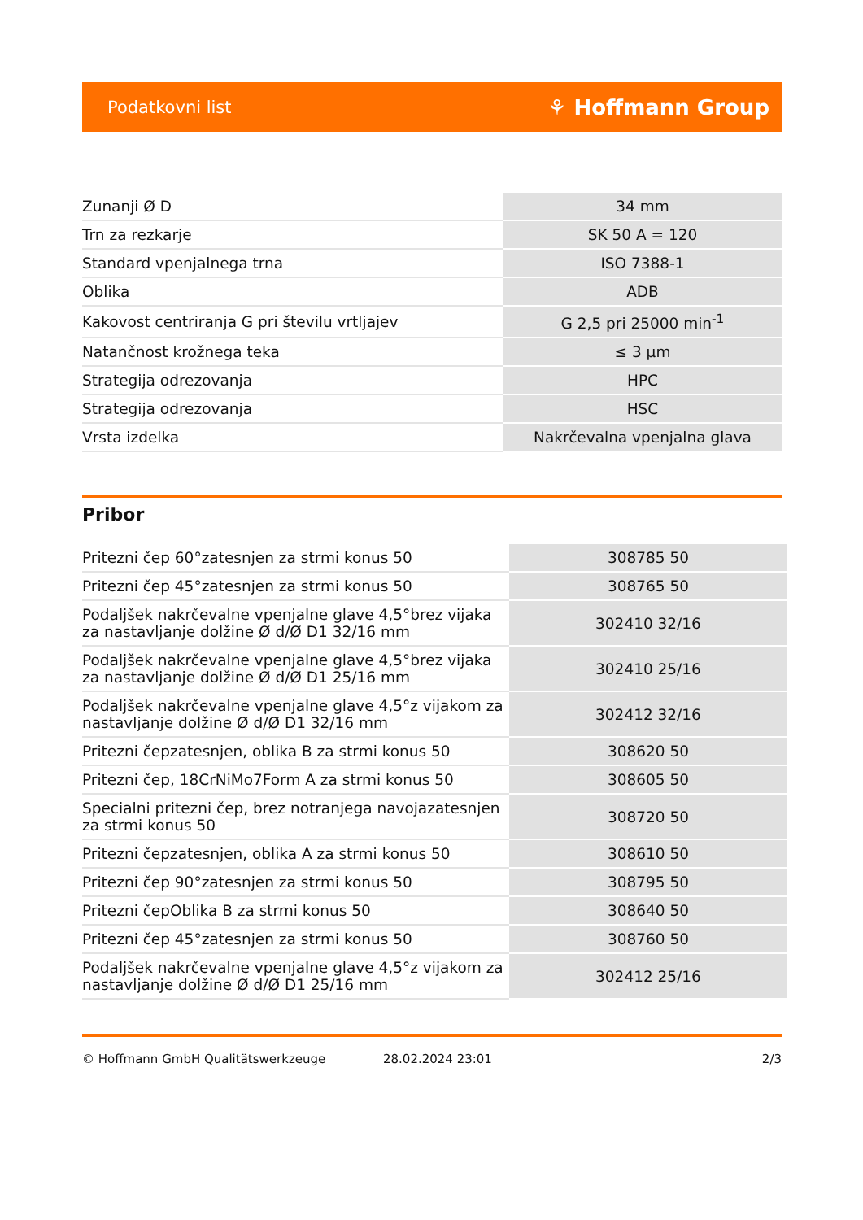Podatkovni list ⚘ Hoffmann Group
| Zunanji Ø D | 34 mm |
| Trn za rezkarje | SK 50 A = 120 |
| Standard vpenjalnega trna | ISO 7388-1 |
| Oblika | ADB |
| Kakovost centriranja G pri številu vrtljajev | G 2,5 pri 25000 min<sup>-1</sup> |
| Natančnost krožnega teka | ≤ 3 µm |
| Strategija odrezovanja | HPC |
| Strategija odrezovanja | HSC |
| Vrsta izdelka | Nakrčevalna vpenjalna glava |
Pribor
| Pritezni čep 60°zatesnjen za strmi konus 50 | 308785 50 |
| Pritezni čep 45°zatesnjen za strmi konus 50 | 308765 50 |
| Podaljšek nakrčevalne vpenjalne glave 4,5°brez vijaka za nastavljanje dolžine Ø d/Ø D1 32/16 mm | 302410 32/16 |
| Podaljšek nakrčevalne vpenjalne glave 4,5°brez vijaka za nastavljanje dolžine Ø d/Ø D1 25/16 mm | 302410 25/16 |
| Podaljšek nakrčevalne vpenjalne glave 4,5°z vijakom za nastavljanje dolžine Ø d/Ø D1 32/16 mm | 302412 32/16 |
| Pritezni čepzatesnjen, oblika B za strmi konus 50 | 308620 50 |
| Pritezni čep, 18CrNiMo7Form A za strmi konus 50 | 308605 50 |
| Specialni pritezni čep, brez notranjega navojazatesnjen za strmi konus 50 | 308720 50 |
| Pritezni čepzatesnjen, oblika A za strmi konus 50 | 308610 50 |
| Pritezni čep 90°zatesnjen za strmi konus 50 | 308795 50 |
| Pritezni čepOblika B za strmi konus 50 | 308640 50 |
| Pritezni čep 45°zatesnjen za strmi konus 50 | 308760 50 |
| Podaljšek nakrčevalne vpenjalne glave 4,5°z vijakom za nastavljanje dolžine Ø d/Ø D1 25/16 mm | 302412 25/16 |
© Hoffmann GmbH Qualitätswerkzeuge 28.02.2024 23:01 2/3